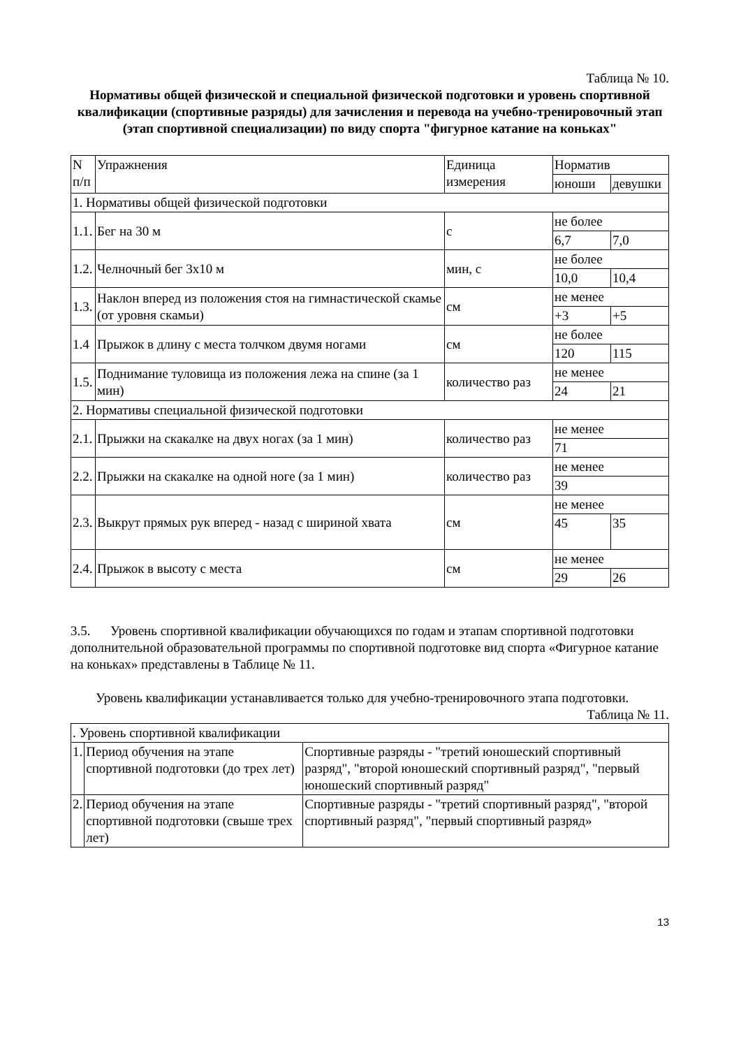Таблица № 10.
Нормативы общей физической и специальной физической подготовки и уровень спортивной квалификации (спортивные разряды) для зачисления и перевода на учебно-тренировочный этап (этап спортивной специализации) по виду спорта "фигурное катание на коньках"
| N п/п | Упражнения | Единица измерения | Норматив | |
| --- | --- | --- | --- | --- |
| | | | юноши | девушки |
| 1. Нормативы общей физической подготовки | | | | |
| 1.1. | Бег на 30 м | с | не более | |
| | | | 6,7 | 7,0 |
| 1.2. | Челночный бег 3x10 м | мин, с | не более | |
| | | | 10,0 | 10,4 |
| 1.3. | Наклон вперед из положения стоя на гимнастической скамье (от уровня скамьи) | см | не менее | |
| | | | +3 | +5 |
| 1.4 | Прыжок в длину с места толчком двумя ногами | см | не более | |
| | | | 120 | 115 |
| 1.5. | Поднимание туловища из положения лежа на спине (за 1 мин) | количество раз | не менее | |
| | | | 24 | 21 |
| 2. Нормативы специальной физической подготовки | | | | |
| 2.1. | Прыжки на скакалке на двух ногах (за 1 мин) | количество раз | не менее | |
| | | | 71 | |
| 2.2. | Прыжки на скакалке на одной ноге (за 1 мин) | количество раз | не менее | |
| | | | 39 | |
| 2.3. | Выкрут прямых рук вперед - назад с шириной хвата | см | не менее | |
| | | | 45 | 35 |
| 2.4. | Прыжок в высоту с места | см | не менее | |
| | | | 29 | 26 |
3.5. Уровень спортивной квалификации обучающихся по годам и этапам спортивной подготовки дополнительной образовательной программы по спортивной подготовке вид спорта «Фигурное катание на коньках» представлены в Таблице № 11.
Уровень квалификации устанавливается только для учебно-тренировочного этапа подготовки.
Таблица № 11.
| . Уровень спортивной квалификации | | |
| 1. | Период обучения на этапе спортивной подготовки (до трех лет) | Спортивные разряды - "третий юношеский спортивный разряд", "второй юношеский спортивный разряд", "первый юношеский спортивный разряд" |
| 2. | Период обучения на этапе спортивной подготовки (свыше трех лет) | Спортивные разряды - "третий спортивный разряд", "второй спортивный разряд", "первый спортивный разряд» |
13